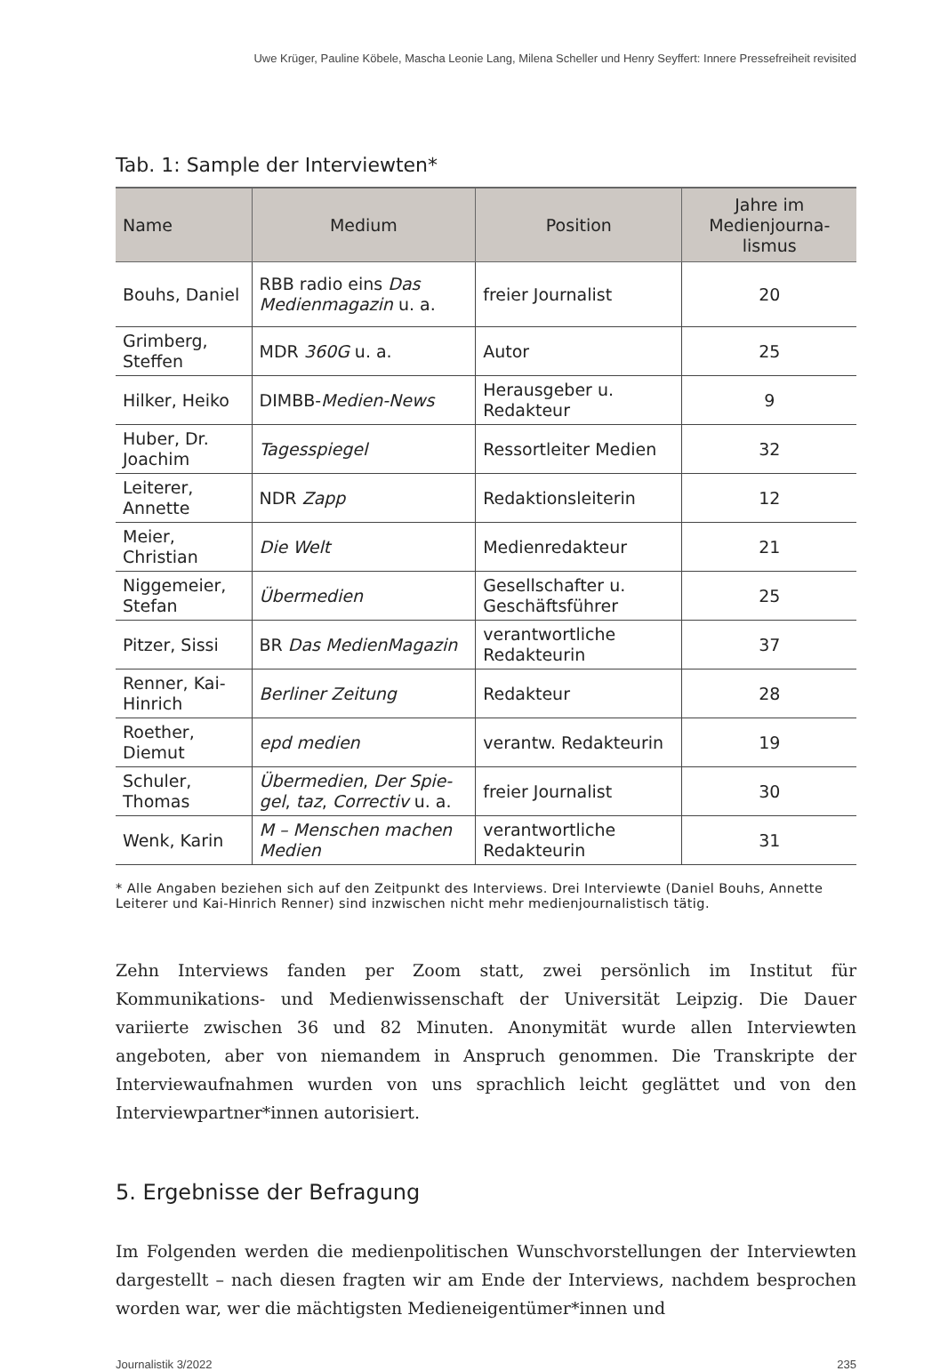Uwe Krüger, Pauline Köbele, Mascha Leonie Lang, Milena Scheller und Henry Seyffert: Innere Pressefreiheit revisited
Tab. 1: Sample der Interviewten*
| Name | Medium | Position | Jahre im Medienjourna-lismus |
| --- | --- | --- | --- |
| Bouhs, Daniel | RBB radio eins Das Medienmagazin u. a. | freier Journalist | 20 |
| Grimberg, Steffen | MDR 360G u. a. | Autor | 25 |
| Hilker, Heiko | DIMBB- Medien-News | Herausgeber u. Redakteur | 9 |
| Huber, Dr. Joachim | Tagesspiegel | Ressortleiter Medien | 32 |
| Leiterer, Annette | NDR Zapp | Redaktionsleiterin | 12 |
| Meier, Christian | Die Welt | Medienredakteur | 21 |
| Niggemeier, Stefan | Übermedien | Gesellschafter u. Geschäftsführer | 25 |
| Pitzer, Sissi | BR Das MedienMagazin | verantwortliche Redakteurin | 37 |
| Renner, Kai-Hinrich | Berliner Zeitung | Redakteur | 28 |
| Roether, Diemut | epd medien | verantw. Redakteurin | 19 |
| Schuler, Thomas | Übermedien , Der Spie-gel , taz , Correctiv u. a. | freier Journalist | 30 |
| Wenk, Karin | M – Menschen machen Medien | verantwortliche Redakteurin | 31 |
* Alle Angaben beziehen sich auf den Zeitpunkt des Interviews. Drei Interviewte (Daniel Bouhs, Annette Leiterer und Kai-Hinrich Renner) sind inzwischen nicht mehr medienjournalistisch tätig.
Zehn Interviews fanden per Zoom statt, zwei persönlich im Institut für Kommunikations- und Medienwissenschaft der Universität Leipzig. Die Dauer variierte zwischen 36 und 82 Minuten. Anonymität wurde allen Interviewten angeboten, aber von niemandem in Anspruch genommen. Die Transkripte der Interviewaufnahmen wurden von uns sprachlich leicht geglättet und von den Interviewpartner*innen autorisiert.
5. Ergebnisse der Befragung
Im Folgenden werden die medienpolitischen Wunschvorstellungen der Interviewten dargestellt – nach diesen fragten wir am Ende der Interviews, nachdem besprochen worden war, wer die mächtigsten Medieneigentümer*innen und
Journalistik 3/2022 235